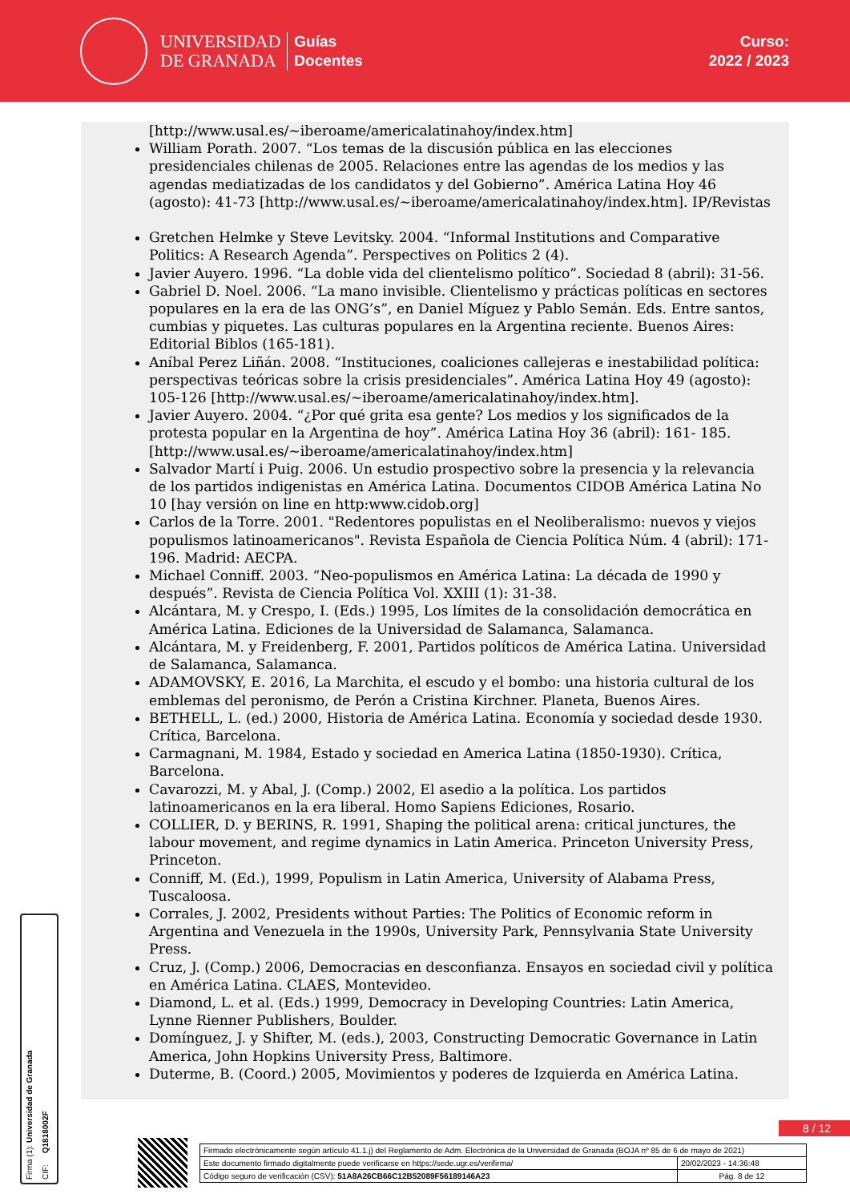UNIVERSIDAD
DE GRANADA
Guías
Docentes
Curso:
2022 / 2023
[http://www.usal.es/~iberoame/americalatinahoy/index.htm]
William Porath. 2007. “Los temas de la discusión pública en las elecciones presidenciales chilenas de 2005. Relaciones entre las agendas de los medios y las agendas mediatizadas de los candidatos y del Gobierno”. América Latina Hoy 46 (agosto): 41-73 [http://www.usal.es/~iberoame/americalatinahoy/index.htm]. IP/Revistas
Gretchen Helmke y Steve Levitsky. 2004. “Informal Institutions and Comparative Politics: A Research Agenda”. Perspectives on Politics 2 (4).
Javier Auyero. 1996. “La doble vida del clientelismo político”. Sociedad 8 (abril): 31-56.
Gabriel D. Noel. 2006. “La mano invisible. Clientelismo y prácticas políticas en sectores populares en la era de las ONG’s”, en Daniel Míguez y Pablo Semán. Eds. Entre santos, cumbias y piquetes. Las culturas populares en la Argentina reciente. Buenos Aires: Editorial Biblos (165-181).
Aníbal Perez Liñán. 2008. “Instituciones, coaliciones callejeras e inestabilidad política: perspectivas teóricas sobre la crisis presidenciales”. América Latina Hoy 49 (agosto): 105-126 [http://www.usal.es/~iberoame/americalatinahoy/index.htm].
Javier Auyero. 2004. “¿Por qué grita esa gente? Los medios y los significados de la protesta popular en la Argentina de hoy”. América Latina Hoy 36 (abril): 161- 185. [http://www.usal.es/~iberoame/americalatinahoy/index.htm]
Salvador Martí i Puig. 2006. Un estudio prospectivo sobre la presencia y la relevancia de los partidos indigenistas en América Latina. Documentos CIDOB América Latina No 10 [hay versión on line en http:www.cidob.org]
Carlos de la Torre. 2001. "Redentores populistas en el Neoliberalismo: nuevos y viejos populismos latinoamericanos". Revista Española de Ciencia Política Núm. 4 (abril): 171-196. Madrid: AECPA.
Michael Conniff. 2003. “Neo-populismos en América Latina: La década de 1990 y después”. Revista de Ciencia Política Vol. XXIII (1): 31-38.
Alcántara, M. y Crespo, I. (Eds.) 1995, Los límites de la consolidación democrática en América Latina. Ediciones de la Universidad de Salamanca, Salamanca.
Alcántara, M. y Freidenberg, F. 2001, Partidos políticos de América Latina. Universidad de Salamanca, Salamanca.
ADAMOVSKY, E. 2016, La Marchita, el escudo y el bombo: una historia cultural de los emblemas del peronismo, de Perón a Cristina Kirchner. Planeta, Buenos Aires.
BETHELL, L. (ed.) 2000, Historia de América Latina. Economía y sociedad desde 1930. Crítica, Barcelona.
Carmagnani, M. 1984, Estado y sociedad en America Latina (1850-1930). Crítica, Barcelona.
Cavarozzi, M. y Abal, J. (Comp.) 2002, El asedio a la política. Los partidos latinoamericanos en la era liberal. Homo Sapiens Ediciones, Rosario.
COLLIER, D. y BERINS, R. 1991, Shaping the political arena: critical junctures, the labour movement, and regime dynamics in Latin America. Princeton University Press, Princeton.
Conniff, M. (Ed.), 1999, Populism in Latin America, University of Alabama Press, Tuscaloosa.
Corrales, J. 2002, Presidents without Parties: The Politics of Economic reform in Argentina and Venezuela in the 1990s, University Park, Pennsylvania State University Press.
Cruz, J. (Comp.) 2006, Democracias en desconfianza. Ensayos en sociedad civil y política en América Latina. CLAES, Montevideo.
Diamond, L. et al. (Eds.) 1999, Democracy in Developing Countries: Latin America, Lynne Rienner Publishers, Boulder.
Domínguez, J. y Shifter, M. (eds.), 2003, Constructing Democratic Governance in Latin America, John Hopkins University Press, Baltimore.
Duterme, B. (Coord.) 2005, Movimientos y poderes de Izquierda en América Latina.
Firma (1): Universidad de Granada CIF: Q1818002F
8 / 12
| Firmado electrónicamente según artículo 41.1.j) del Reglamento de Adm. Electrónica de la Universidad de Granada (BOJA nº 85 de 6 de mayo de 2021) | |
| Este documento firmado digitalmente puede verificarse en https://sede.ugr.es/verifirma/ | 20/02/2023 - 14:36:48 |
| Código seguro de verificación (CSV): 51A8A26CB66C12B52089F56189146A23 | Pág. 8 de 12 |